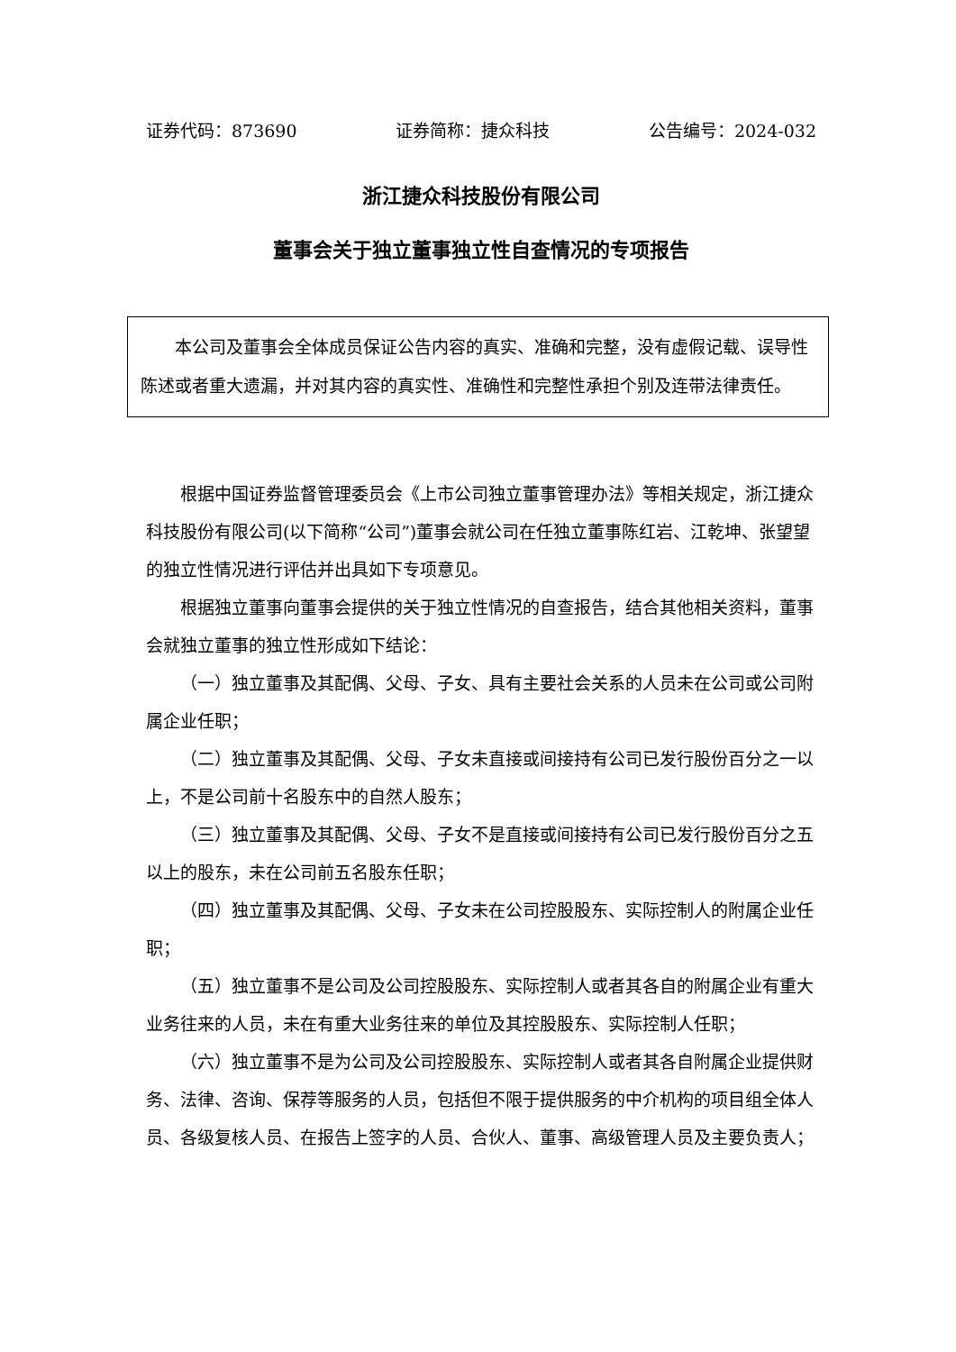证券代码：873690 证券简称：捷众科技 公告编号：2024-032
浙江捷众科技股份有限公司
董事会关于独立董事独立性自查情况的专项报告
本公司及董事会全体成员保证公告内容的真实、准确和完整，没有虚假记载、误导性陈述或者重大遗漏，并对其内容的真实性、准确性和完整性承担个别及连带法律责任。
根据中国证券监督管理委员会《上市公司独立董事管理办法》等相关规定，浙江捷众科技股份有限公司(以下简称“公司”)董事会就公司在任独立董事陈红岩、江乾坤、张望望的独立性情况进行评估并出具如下专项意见。
根据独立董事向董事会提供的关于独立性情况的自查报告，结合其他相关资料，董事会就独立董事的独立性形成如下结论：
（一）独立董事及其配偶、父母、子女、具有主要社会关系的人员未在公司或公司附属企业任职；
（二）独立董事及其配偶、父母、子女未直接或间接持有公司已发行股份百分之一以上，不是公司前十名股东中的自然人股东；
（三）独立董事及其配偶、父母、子女不是直接或间接持有公司已发行股份百分之五以上的股东，未在公司前五名股东任职；
（四）独立董事及其配偶、父母、子女未在公司控股股东、实际控制人的附属企业任职；
（五）独立董事不是公司及公司控股股东、实际控制人或者其各自的附属企业有重大业务往来的人员，未在有重大业务往来的单位及其控股股东、实际控制人任职；
（六）独立董事不是为公司及公司控股股东、实际控制人或者其各自附属企业提供财务、法律、咨询、保荐等服务的人员，包括但不限于提供服务的中介机构的项目组全体人员、各级复核人员、在报告上签字的人员、合伙人、董事、高级管理人员及主要负责人；